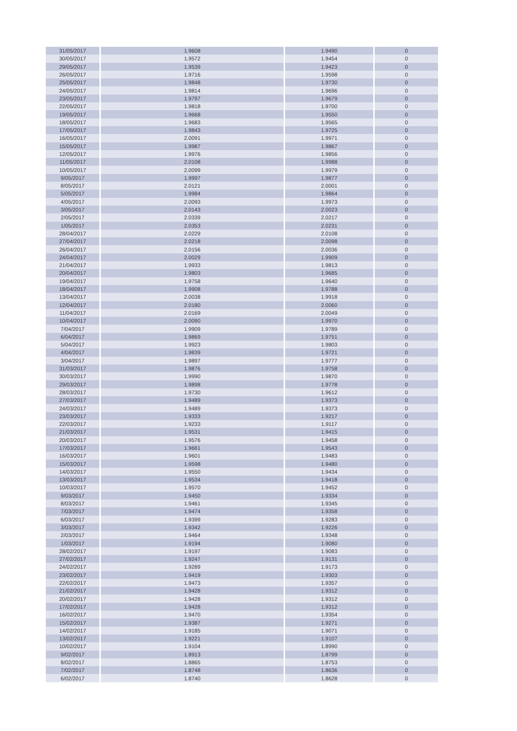| 31/05/2017 | 1.9608 | 1.9490 | 0 |
| 30/05/2017 | 1.9572 | 1.9454 | 0 |
| 29/05/2017 | 1.9539 | 1.9423 | 0 |
| 26/05/2017 | 1.9716 | 1.9598 | 0 |
| 25/05/2017 | 1.9848 | 1.9730 | 0 |
| 24/05/2017 | 1.9814 | 1.9696 | 0 |
| 23/05/2017 | 1.9797 | 1.9679 | 0 |
| 22/05/2017 | 1.9818 | 1.9700 | 0 |
| 19/05/2017 | 1.9668 | 1.9550 | 0 |
| 18/05/2017 | 1.9683 | 1.9565 | 0 |
| 17/05/2017 | 1.9843 | 1.9725 | 0 |
| 16/05/2017 | 2.0091 | 1.9971 | 0 |
| 15/05/2017 | 1.9987 | 1.9867 | 0 |
| 12/05/2017 | 1.9976 | 1.9856 | 0 |
| 11/05/2017 | 2.0108 | 1.9988 | 0 |
| 10/05/2017 | 2.0099 | 1.9979 | 0 |
| 9/05/2017 | 1.9997 | 1.9877 | 0 |
| 8/05/2017 | 2.0121 | 2.0001 | 0 |
| 5/05/2017 | 1.9984 | 1.9864 | 0 |
| 4/05/2017 | 2.0093 | 1.9973 | 0 |
| 3/05/2017 | 2.0143 | 2.0023 | 0 |
| 2/05/2017 | 2.0339 | 2.0217 | 0 |
| 1/05/2017 | 2.0353 | 2.0231 | 0 |
| 28/04/2017 | 2.0229 | 2.0108 | 0 |
| 27/04/2017 | 2.0218 | 2.0098 | 0 |
| 26/04/2017 | 2.0156 | 2.0036 | 0 |
| 24/04/2017 | 2.0029 | 1.9909 | 0 |
| 21/04/2017 | 1.9933 | 1.9813 | 0 |
| 20/04/2017 | 1.9803 | 1.9685 | 0 |
| 19/04/2017 | 1.9758 | 1.9640 | 0 |
| 18/04/2017 | 1.9908 | 1.9788 | 0 |
| 13/04/2017 | 2.0038 | 1.9918 | 0 |
| 12/04/2017 | 2.0180 | 2.0060 | 0 |
| 11/04/2017 | 2.0169 | 2.0049 | 0 |
| 10/04/2017 | 2.0090 | 1.9970 | 0 |
| 7/04/2017 | 1.9909 | 1.9789 | 0 |
| 6/04/2017 | 1.9869 | 1.9751 | 0 |
| 5/04/2017 | 1.9923 | 1.9803 | 0 |
| 4/04/2017 | 1.9839 | 1.9721 | 0 |
| 3/04/2017 | 1.9897 | 1.9777 | 0 |
| 31/03/2017 | 1.9876 | 1.9758 | 0 |
| 30/03/2017 | 1.9990 | 1.9870 | 0 |
| 29/03/2017 | 1.9898 | 1.9778 | 0 |
| 28/03/2017 | 1.9730 | 1.9612 | 0 |
| 27/03/2017 | 1.9489 | 1.9373 | 0 |
| 24/03/2017 | 1.9489 | 1.9373 | 0 |
| 23/03/2017 | 1.9333 | 1.9217 | 0 |
| 22/03/2017 | 1.9233 | 1.9117 | 0 |
| 21/03/2017 | 1.9531 | 1.9415 | 0 |
| 20/03/2017 | 1.9576 | 1.9458 | 0 |
| 17/03/2017 | 1.9661 | 1.9543 | 0 |
| 16/03/2017 | 1.9601 | 1.9483 | 0 |
| 15/03/2017 | 1.9598 | 1.9480 | 0 |
| 14/03/2017 | 1.9550 | 1.9434 | 0 |
| 13/03/2017 | 1.9534 | 1.9418 | 0 |
| 10/03/2017 | 1.9570 | 1.9452 | 0 |
| 9/03/2017 | 1.9450 | 1.9334 | 0 |
| 8/03/2017 | 1.9461 | 1.9345 | 0 |
| 7/03/2017 | 1.9474 | 1.9358 | 0 |
| 6/03/2017 | 1.9399 | 1.9283 | 0 |
| 3/03/2017 | 1.9342 | 1.9226 | 0 |
| 2/03/2017 | 1.9464 | 1.9348 | 0 |
| 1/03/2017 | 1.9194 | 1.9080 | 0 |
| 28/02/2017 | 1.9197 | 1.9083 | 0 |
| 27/02/2017 | 1.9247 | 1.9131 | 0 |
| 24/02/2017 | 1.9289 | 1.9173 | 0 |
| 23/02/2017 | 1.9419 | 1.9303 | 0 |
| 22/02/2017 | 1.9473 | 1.9357 | 0 |
| 21/02/2017 | 1.9428 | 1.9312 | 0 |
| 20/02/2017 | 1.9428 | 1.9312 | 0 |
| 17/02/2017 | 1.9428 | 1.9312 | 0 |
| 16/02/2017 | 1.9470 | 1.9354 | 0 |
| 15/02/2017 | 1.9387 | 1.9271 | 0 |
| 14/02/2017 | 1.9185 | 1.9071 | 0 |
| 13/02/2017 | 1.9221 | 1.9107 | 0 |
| 10/02/2017 | 1.9104 | 1.8990 | 0 |
| 9/02/2017 | 1.8913 | 1.8799 | 0 |
| 8/02/2017 | 1.8865 | 1.8753 | 0 |
| 7/02/2017 | 1.8748 | 1.8636 | 0 |
| 6/02/2017 | 1.8740 | 1.8628 | 0 |